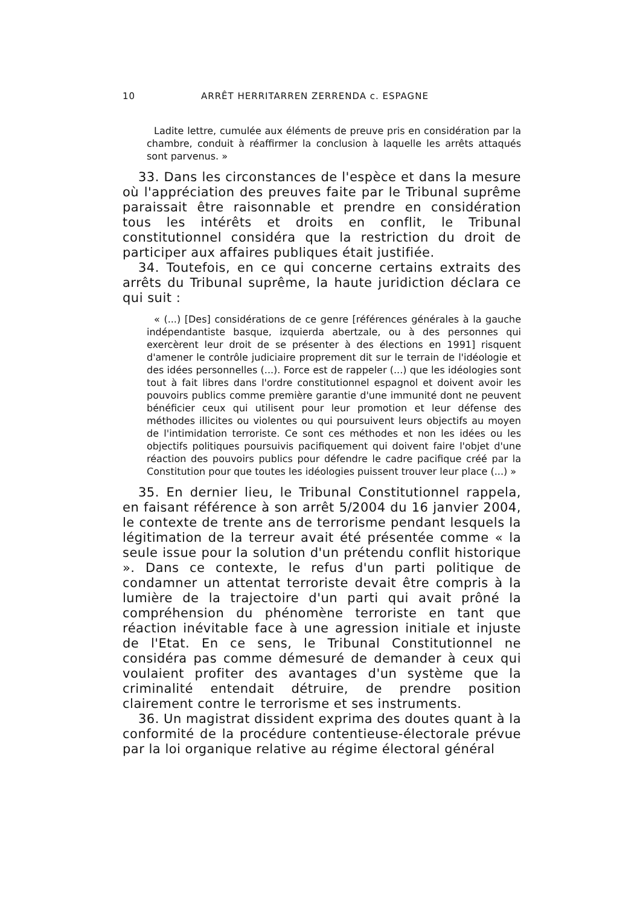10 ARRÊT HERRITARREN ZERRENDA c. ESPAGNE
Ladite lettre, cumulée aux éléments de preuve pris en considération par la chambre, conduit à réaffirmer la conclusion à laquelle les arrêts attaqués sont parvenus. »
33. Dans les circonstances de l'espèce et dans la mesure où l'appréciation des preuves faite par le Tribunal suprême paraissait être raisonnable et prendre en considération tous les intérêts et droits en conflit, le Tribunal constitutionnel considéra que la restriction du droit de participer aux affaires publiques était justifiée.
34. Toutefois, en ce qui concerne certains extraits des arrêts du Tribunal suprême, la haute juridiction déclara ce qui suit :
« (...) [Des] considérations de ce genre [références générales à la gauche indépendantiste basque, izquierda abertzale, ou à des personnes qui exercèrent leur droit de se présenter à des élections en 1991] risquent d'amener le contrôle judiciaire proprement dit sur le terrain de l'idéologie et des idées personnelles (...). Force est de rappeler (...) que les idéologies sont tout à fait libres dans l'ordre constitutionnel espagnol et doivent avoir les pouvoirs publics comme première garantie d'une immunité dont ne peuvent bénéficier ceux qui utilisent pour leur promotion et leur défense des méthodes illicites ou violentes ou qui poursuivent leurs objectifs au moyen de l'intimidation terroriste. Ce sont ces méthodes et non les idées ou les objectifs politiques poursuivis pacifiquement qui doivent faire l'objet d'une réaction des pouvoirs publics pour défendre le cadre pacifique créé par la Constitution pour que toutes les idéologies puissent trouver leur place (...) »
35. En dernier lieu, le Tribunal Constitutionnel rappela, en faisant référence à son arrêt 5/2004 du 16 janvier 2004, le contexte de trente ans de terrorisme pendant lesquels la légitimation de la terreur avait été présentée comme « la seule issue pour la solution d'un prétendu conflit historique ». Dans ce contexte, le refus d'un parti politique de condamner un attentat terroriste devait être compris à la lumière de la trajectoire d'un parti qui avait prôné la compréhension du phénomène terroriste en tant que réaction inévitable face à une agression initiale et injuste de l'Etat. En ce sens, le Tribunal Constitutionnel ne considéra pas comme démesuré de demander à ceux qui voulaient profiter des avantages d'un système que la criminalité entendait détruire, de prendre position clairement contre le terrorisme et ses instruments.
36. Un magistrat dissident exprima des doutes quant à la conformité de la procédure contentieuse-électorale prévue par la loi organique relative au régime électoral général